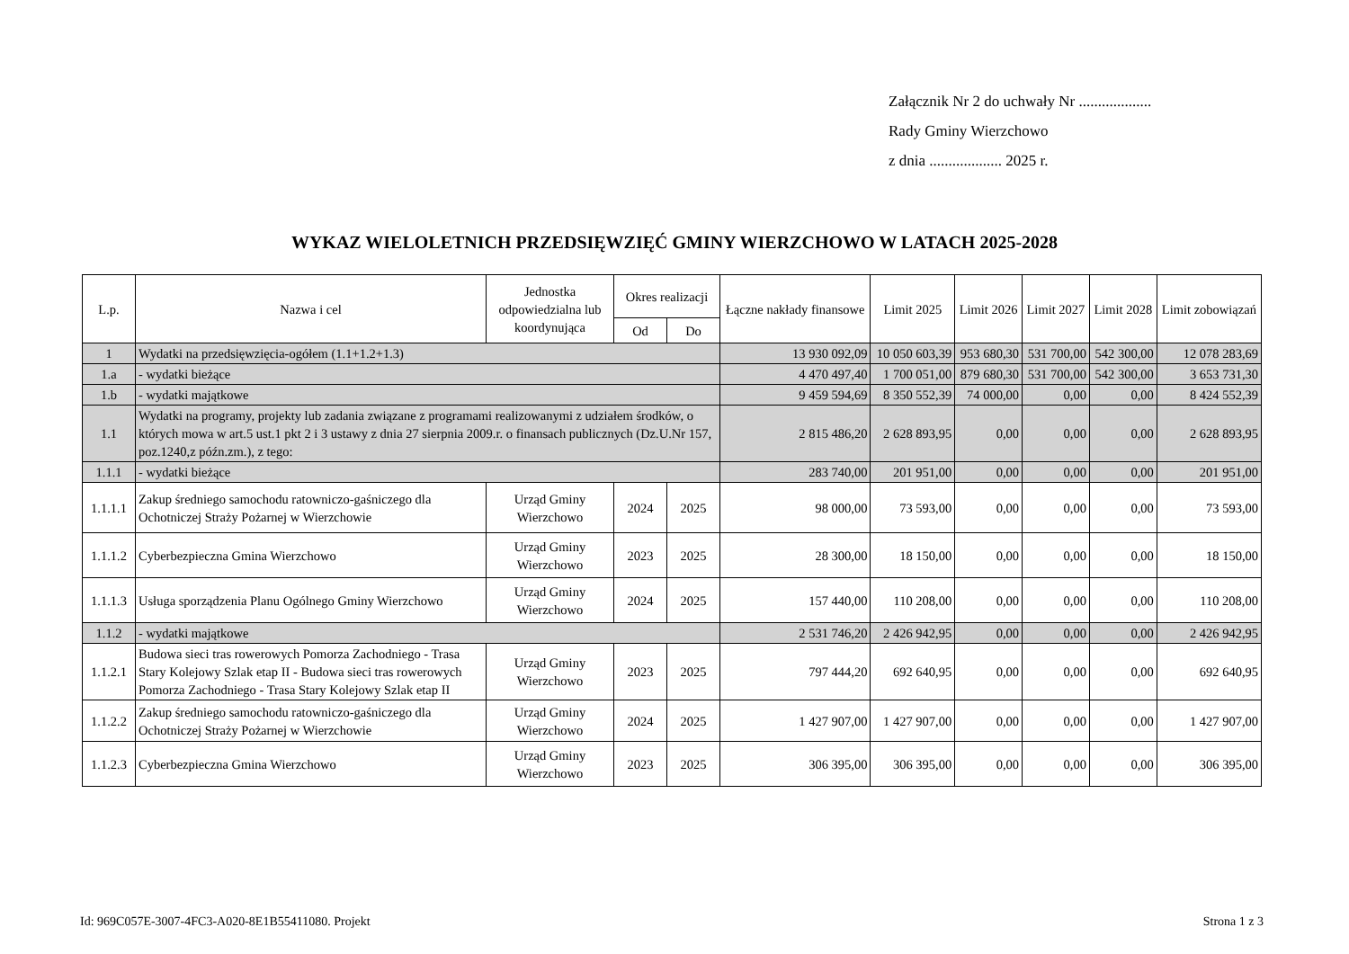Załącznik Nr 2 do uchwały Nr ...................
Rady Gminy Wierzchowo
z dnia ................... 2025 r.
WYKAZ WIELOLETNICH PRZEDSIĘWZIĘĆ GMINY WIERZCHOWO W LATACH 2025-2028
| L.p. | Nazwa i cel | Jednostka odpowiedzialna lub koordynująca | Okres realizacji | | Łączne nakłady finansowe | Limit 2025 | Limit 2026 | Limit 2027 | Limit 2028 | Limit zobowiązań |
| --- | --- | --- | --- | --- | --- | --- | --- | --- | --- | --- |
| | | | Od | Do | | | | | | |
| 1 | Wydatki na przedsięwzięcia-ogółem (1.1+1.2+1.3) | | | | 13 930 092,09 | 10 050 603,39 | 953 680,30 | 531 700,00 | 542 300,00 | 12 078 283,69 |
| 1.a | - wydatki bieżące | | | | 4 470 497,40 | 1 700 051,00 | 879 680,30 | 531 700,00 | 542 300,00 | 3 653 731,30 |
| 1.b | - wydatki majątkowe | | | | 9 459 594,69 | 8 350 552,39 | 74 000,00 | 0,00 | 0,00 | 8 424 552,39 |
| 1.1 | Wydatki na programy, projekty lub zadania związane z programami realizowanymi z udziałem środków, o których mowa w art.5 ust.1 pkt 2 i 3 ustawy z dnia 27 sierpnia 2009.r. o finansach publicznych (Dz.U.Nr 157, poz.1240,z późn.zm.), z tego: | | | | 2 815 486,20 | 2 628 893,95 | 0,00 | 0,00 | 0,00 | 2 628 893,95 |
| 1.1.1 | - wydatki bieżące | | | | 283 740,00 | 201 951,00 | 0,00 | 0,00 | 0,00 | 201 951,00 |
| 1.1.1.1 | Zakup średniego samochodu ratowniczo-gaśniczego dla Ochotniczej Straży Pożarnej w Wierzchowie | Urząd Gminy Wierzchowo | 2024 | 2025 | 98 000,00 | 73 593,00 | 0,00 | 0,00 | 0,00 | 73 593,00 |
| 1.1.1.2 | Cyberbezpieczna Gmina Wierzchowo | Urząd Gminy Wierzchowo | 2023 | 2025 | 28 300,00 | 18 150,00 | 0,00 | 0,00 | 0,00 | 18 150,00 |
| 1.1.1.3 | Usługa sporządzenia Planu Ogólnego Gminy Wierzchowo | Urząd Gminy Wierzchowo | 2024 | 2025 | 157 440,00 | 110 208,00 | 0,00 | 0,00 | 0,00 | 110 208,00 |
| 1.1.2 | - wydatki majątkowe | | | | 2 531 746,20 | 2 426 942,95 | 0,00 | 0,00 | 0,00 | 2 426 942,95 |
| 1.1.2.1 | Budowa sieci tras rowerowych Pomorza Zachodniego - Trasa Stary Kolejowy Szlak etap II - Budowa sieci tras rowerowych Pomorza Zachodniego - Trasa Stary Kolejowy Szlak etap II | Urząd Gminy Wierzchowo | 2023 | 2025 | 797 444,20 | 692 640,95 | 0,00 | 0,00 | 0,00 | 692 640,95 |
| 1.1.2.2 | Zakup średniego samochodu ratowniczo-gaśniczego dla Ochotniczej Straży Pożarnej w Wierzchowie | Urząd Gminy Wierzchowo | 2024 | 2025 | 1 427 907,00 | 1 427 907,00 | 0,00 | 0,00 | 0,00 | 1 427 907,00 |
| 1.1.2.3 | Cyberbezpieczna Gmina Wierzchowo | Urząd Gminy Wierzchowo | 2023 | 2025 | 306 395,00 | 306 395,00 | 0,00 | 0,00 | 0,00 | 306 395,00 |
Id: 969C057E-3007-4FC3-A020-8E1B55411080. Projekt
Strona 1 z 3